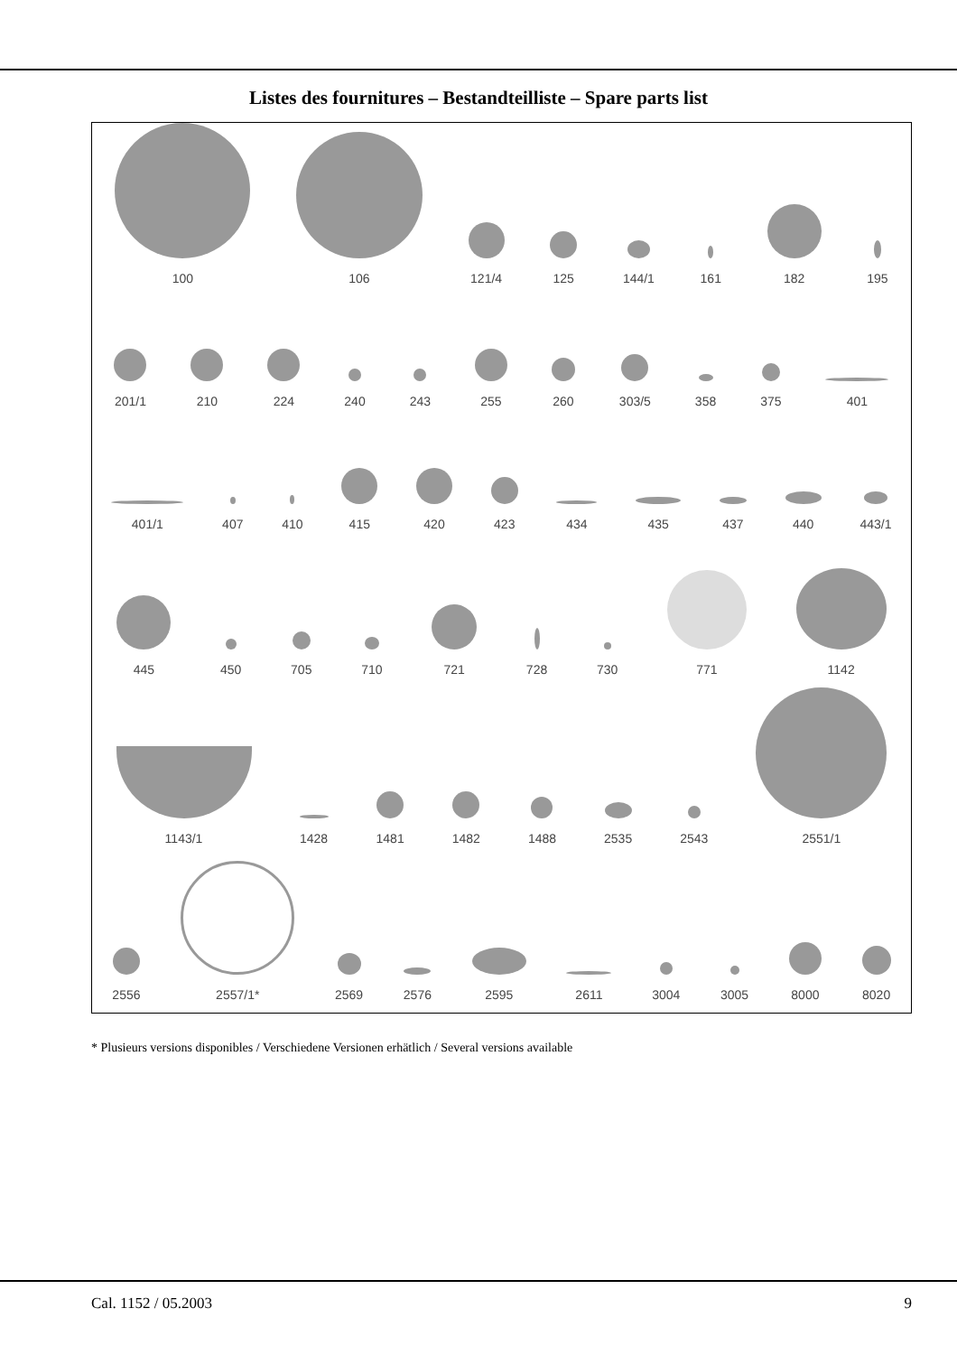Listes des fournitures – Bestandteilliste – Spare parts list
100
106
121/4
125
144/1
161
182
195
201/1
210
224
240
243
255
260
303/5
358
375
401
401/1
407
410
415
420
423
434
435
437
440
443/1
445
450
705
710
721
728
730
771
1142
1143/1
1428
1481
1482
1488
2535
2543
2551/1
2556
2557/1*
2569
2576
2595
2611
3004
3005
8000
8020
* Plusieurs versions disponibles / Verschiedene Versionen erhätlich / Several versions available
Cal. 1152 / 05.2003 9